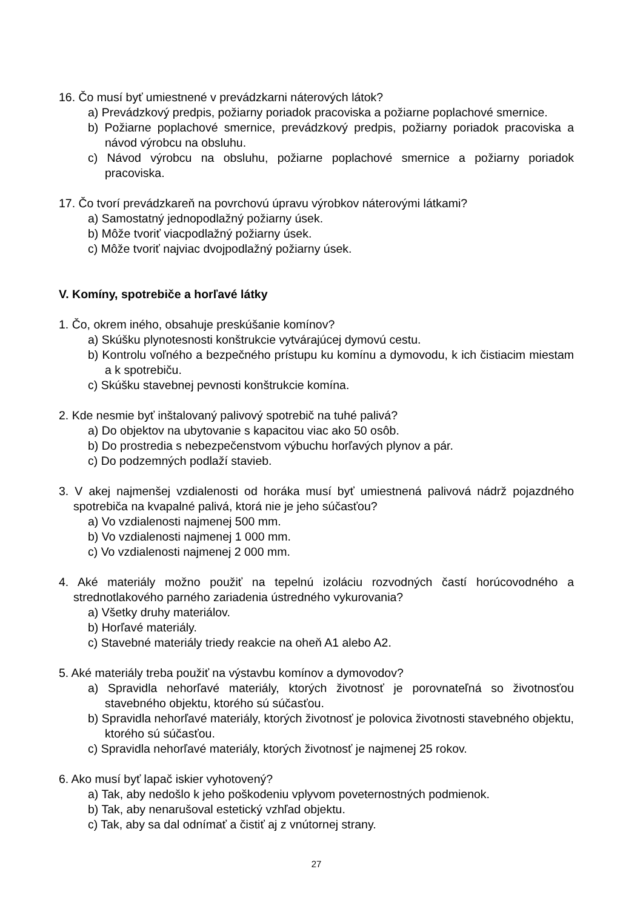16. Čo musí byť umiestnené v prevádzkarni náterových látok?
a) Prevádzkový predpis, požiarny poriadok pracoviska a požiarne poplachové smernice.
b) Požiarne poplachové smernice, prevádzkový predpis, požiarny poriadok pracoviska a návod výrobcu na obsluhu.
c) Návod výrobcu na obsluhu, požiarne poplachové smernice a požiarny poriadok pracoviska.
17. Čo tvorí prevádzkareň na povrchovú úpravu výrobkov náterovými látkami?
a) Samostatný jednopodlažný požiarny úsek.
b) Môže tvoriť viacpodlažný požiarny úsek.
c) Môže tvoriť najviac dvojpodlažný požiarny úsek.
V. Komíny, spotrebiče a horľavé látky
1. Čo, okrem iného, obsahuje preskúšanie komínov?
a) Skúšku plynotesnosti konštrukcie vytvárajúcej dymovú cestu.
b) Kontrolu voľného a bezpečného prístupu ku komínu a dymovodu, k ich čistiacim miestam a k spotrebiču.
c) Skúšku stavebnej pevnosti konštrukcie komína.
2. Kde nesmie byť inštalovaný palivový spotrebič na tuhé palivá?
a) Do objektov na ubytovanie s kapacitou viac ako 50 osôb.
b) Do prostredia s nebezpečenstvom výbuchu horľavých plynov a pár.
c) Do podzemných podlaží stavieb.
3. V akej najmenšej vzdialenosti od horáka musí byť umiestnená palivová nádrž pojazdného spotrebiča na kvapalné palivá, ktorá nie je jeho súčasťou?
a) Vo vzdialenosti najmenej 500 mm.
b) Vo vzdialenosti najmenej 1 000 mm.
c) Vo vzdialenosti najmenej 2 000 mm.
4. Aké materiály možno použiť na tepelnú izoláciu rozvodných častí horúcovodného a strednotlakového parného zariadenia ústredného vykurovania?
a) Všetky druhy materiálov.
b) Horľavé materiály.
c) Stavebné materiály triedy reakcie na oheň A1 alebo A2.
5. Aké materiály treba použiť na výstavbu komínov a dymovodov?
a) Spravidla nehorľavé materiály, ktorých životnosť je porovnateľná so životnosťou stavebného objektu, ktorého sú súčasťou.
b) Spravidla nehorľavé materiály, ktorých životnosť je polovica životnosti stavebného objektu, ktorého sú súčasťou.
c) Spravidla nehorľavé materiály, ktorých životnosť je najmenej 25 rokov.
6. Ako musí byť lapač iskier vyhotovený?
a) Tak, aby nedošlo k jeho poškodeniu vplyvom poveternostných podmienok.
b) Tak, aby nenarušoval estetický vzhľad objektu.
c) Tak, aby sa dal odnímať a čistiť aj z vnútornej strany.
27